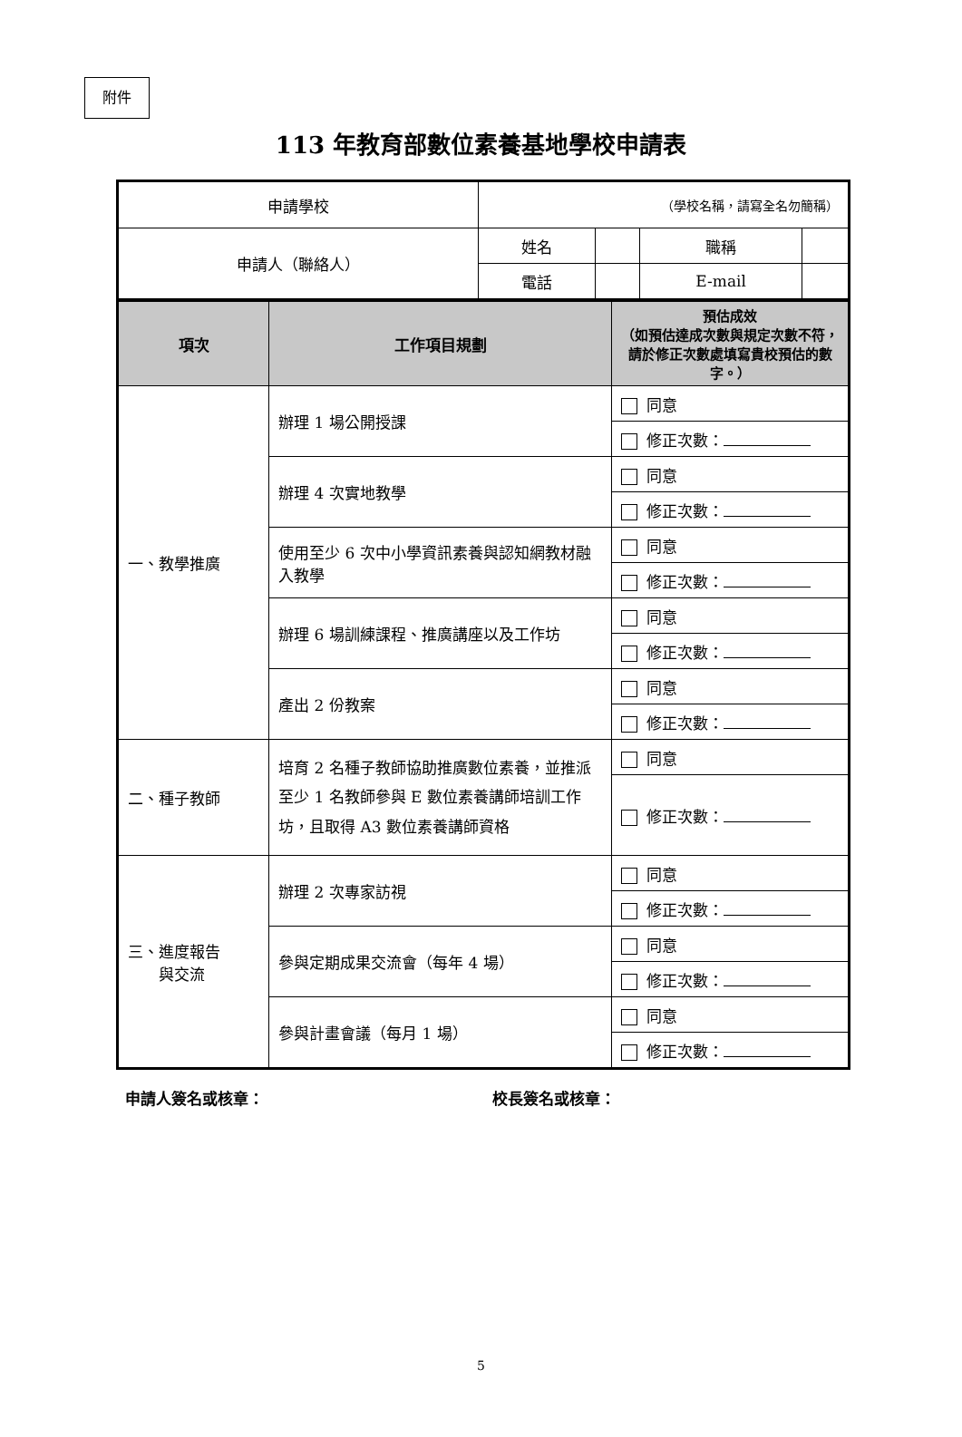附件
113 年教育部數位素養基地學校申請表
| 申請學校 | （學校名稱，請寫全名勿簡稱） | | | |
| 申請人（聯絡人） | 姓名 | | 職稱 | |
| | 電話 | | E-mail | |
| 項次 | 工作項目規劃 | 預估成效 （如預估達成次數與規定次數不符，請於修正次數處填寫貴校預估的數字。） |
| --- | --- | --- |
| 一、教學推廣 | 辦理 1 場公開授課 | 同意 |
| | | 修正次數： |
| | 辦理 4 次實地教學 | 同意 |
| | | 修正次數： |
| | 使用至少 6 次中小學資訊素養與認知網教材融入教學 | 同意 |
| | | 修正次數： |
| | 辦理 6 場訓練課程、推廣講座以及工作坊 | 同意 |
| | | 修正次數： |
| | 產出 2 份教案 | 同意 |
| | | 修正次數： |
| 二、種子教師 | 培育 2 名種子教師協助推廣數位素養，並推派至少 1 名教師參與 E 數位素養講師培訓工作坊，且取得 A3 數位素養講師資格 | 同意 |
| | | 修正次數： |
| 三、進度報告 與交流 | 辦理 2 次專家訪視 | 同意 |
| | | 修正次數： |
| | 參與定期成果交流會（每年 4 場） | 同意 |
| | | 修正次數： |
| | 參與計畫會議（每月 1 場） | 同意 |
| | | 修正次數： |
申請人簽名或核章： 校長簽名或核章：
5